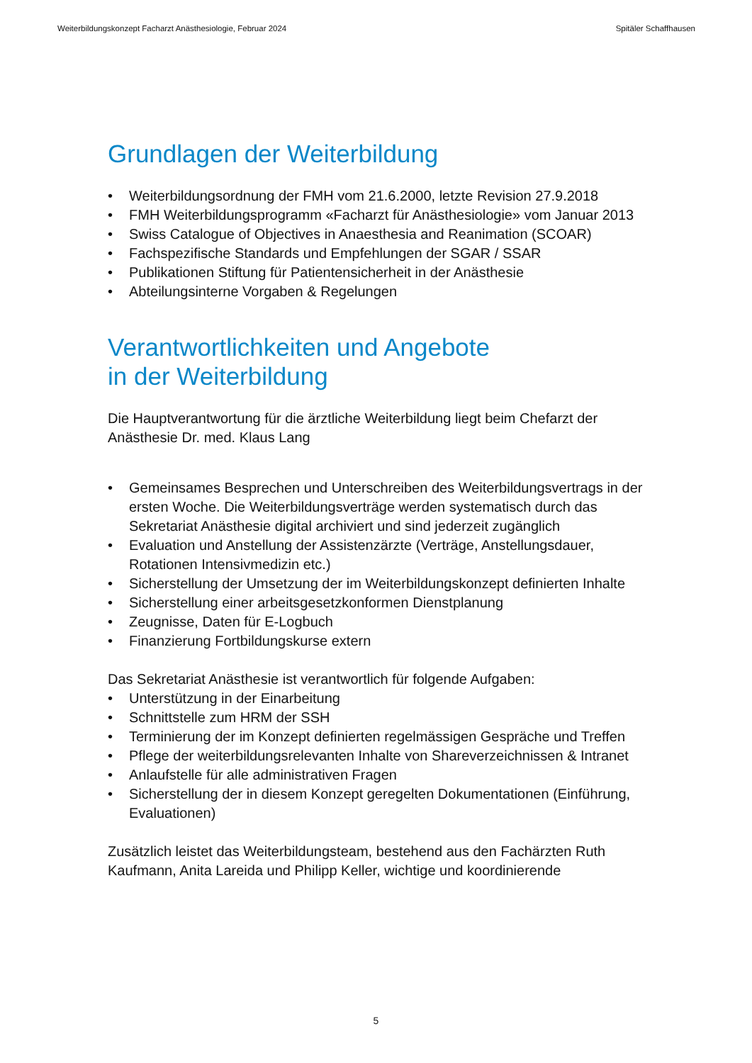Weiterbildungskonzept Facharzt Anästhesiologie, Februar 2024 Spitäler Schaffhausen
Grundlagen der Weiterbildung
• Weiterbildungsordnung der FMH vom 21.6.2000, letzte Revision 27.9.2018
• FMH Weiterbildungsprogramm «Facharzt für Anästhesiologie» vom Januar 2013
• Swiss Catalogue of Objectives in Anaesthesia and Reanimation (SCOAR)
• Fachspezifische Standards und Empfehlungen der SGAR / SSAR
• Publikationen Stiftung für Patientensicherheit in der Anästhesie
• Abteilungsinterne Vorgaben & Regelungen
Verantwortlichkeiten und Angebote
in der Weiterbildung
Die Hauptverantwortung für die ärztliche Weiterbildung liegt beim Chefarzt der Anästhesie Dr. med. Klaus Lang
• Gemeinsames Besprechen und Unterschreiben des Weiterbildungsvertrags in der ersten Woche. Die Weiterbildungsverträge werden systematisch durch das Sekretariat Anästhesie digital archiviert und sind jederzeit zugänglich
• Evaluation und Anstellung der Assistenzärzte (Verträge, Anstellungsdauer, Rotationen Intensivmedizin etc.)
• Sicherstellung der Umsetzung der im Weiterbildungskonzept definierten Inhalte
• Sicherstellung einer arbeitsgesetzkonformen Dienstplanung
• Zeugnisse, Daten für E-Logbuch
• Finanzierung Fortbildungskurse extern
Das Sekretariat Anästhesie ist verantwortlich für folgende Aufgaben:
• Unterstützung in der Einarbeitung
• Schnittstelle zum HRM der SSH
• Terminierung der im Konzept definierten regelmässigen Gespräche und Treffen
• Pflege der weiterbildungsrelevanten Inhalte von Shareverzeichnissen & Intranet
• Anlaufstelle für alle administrativen Fragen
• Sicherstellung der in diesem Konzept geregelten Dokumentationen (Einführung, Evaluationen)
Zusätzlich leistet das Weiterbildungsteam, bestehend aus den Fachärzten Ruth Kaufmann, Anita Lareida und Philipp Keller, wichtige und koordinierende
5